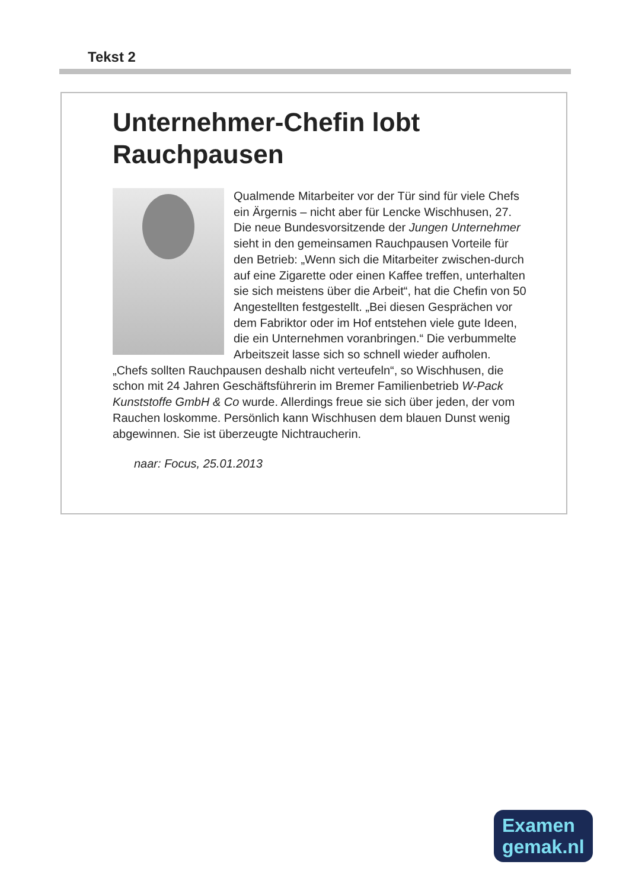Tekst 2
Unternehmer-Chefin lobt Rauchpausen
Qualmende Mitarbeiter vor der Tür sind für viele Chefs ein Ärgernis – nicht aber für Lencke Wischhusen, 27. Die neue Bundesvorsitzende der Jungen Unternehmer sieht in den gemeinsamen Rauchpausen Vorteile für den Betrieb: „Wenn sich die Mitarbeiter zwischen-durch auf eine Zigarette oder einen Kaffee treffen, unterhalten sie sich meistens über die Arbeit“, hat die Chefin von 50 Angestellten festgestellt. „Bei diesen Gesprächen vor dem Fabriktor oder im Hof entstehen viele gute Ideen, die ein Unternehmen voranbringen.“ Die verbummelte Arbeitszeit lasse sich so schnell wieder aufholen. „Chefs sollten Rauchpausen deshalb nicht verteufeln“, so Wischhusen, die schon mit 24 Jahren Geschäftsführerin im Bremer Familienbetrieb W-Pack Kunststoffe GmbH & Co wurde. Allerdings freue sie sich über jeden, der vom Rauchen loskomme. Persönlich kann Wischhusen dem blauen Dunst wenig abgewinnen. Sie ist überzeugte Nichtraucherin.
naar: Focus, 25.01.2013
Examen
gemak.nl